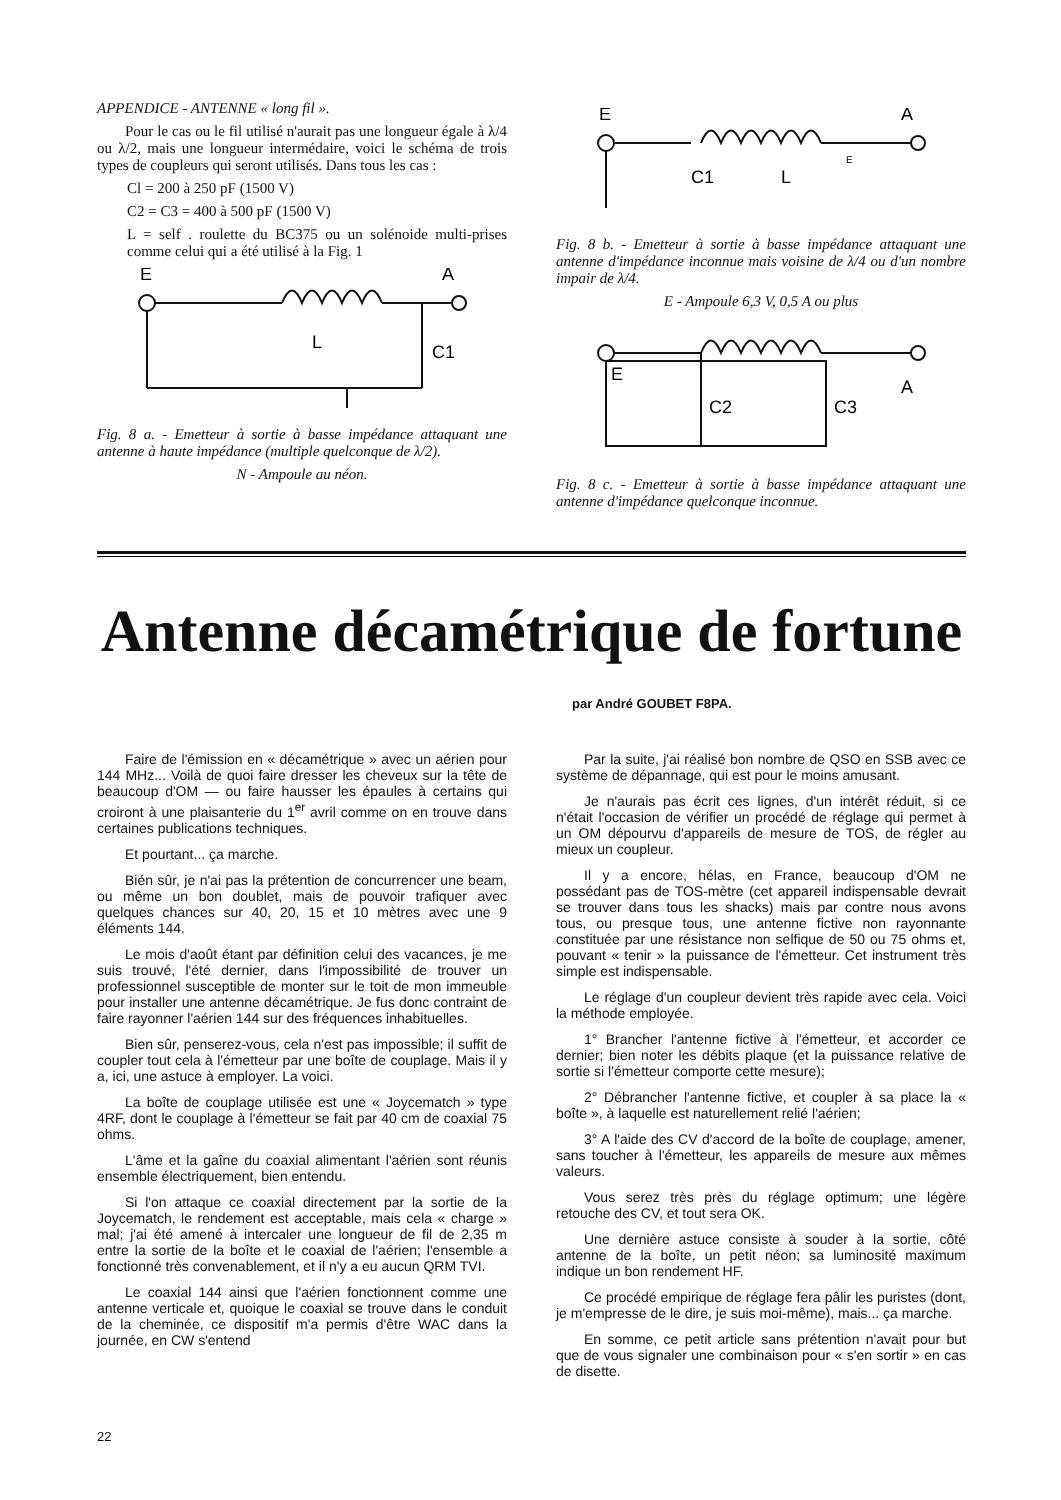APPENDICE - ANTENNE « long fil ».
Pour le cas ou le fil utilisé n'aurait pas une longueur égale à λ/4 ou λ/2, mais une longueur intermédaire, voici le schéma de trois types de coupleurs qui seront utilisés. Dans tous les cas :
Cl = 200 à 250 pF (1500 V)
C2 = C3 = 400 à 500 pF (1500 V)
L = self . roulette du BC375 ou un solénoide multi-prises comme celui qui a été utilisé à la Fig. 1
E
A
L
C1
Fig. 8 a. - Emetteur à sortie à basse impédance attaquant une antenne à haute impédance (multiple quelconque de λ/2).
N - Ampoule au néon.
E
A
C1
L
E
Fig. 8 b. - Emetteur à sortie à basse impédance attaquant une antenne d'impédance inconnue mais voisine de λ/4 ou d'un nombre impair de λ/4.
E - Ampoule 6,3 V, 0,5 A ou plus
E
A
C2
C3
Fig. 8 c. - Emetteur à sortie à basse impédance attaquant une antenne d'impédance quelconque inconnue.
Antenne décamétrique de fortune
par André GOUBET F8PA.
Faire de l'émission en « décamétrique » avec un aérien pour 144 MHz... Voilà de quoi faire dresser les cheveux sur la tête de beaucoup d'OM — ou faire hausser les épaules à certains qui croiront à une plaisanterie du 1<sup>er</sup> avril comme on en trouve dans certaines publications techniques.
Et pourtant... ça marche.
Bién sûr, je n'ai pas la prétention de concurrencer une beam, ou même un bon doublet, mais de pouvoir trafiquer avec quelques chances sur 40, 20, 15 et 10 mètres avec une 9 éléments 144.
Le mois d'août étant par définition celui des vacances, je me suis trouvé, l'été dernier, dans l'impossibilité de trouver un professionnel susceptible de monter sur le toit de mon immeuble pour installer une antenne décamétrique. Je fus donc contraint de faire rayonner l'aérien 144 sur des fréquences inhabituelles.
Bien sûr, penserez-vous, cela n'est pas impossible; il suffit de coupler tout cela à l'émetteur par une boîte de couplage. Mais il y a, ici, une astuce à employer. La voici.
La boîte de couplage utilisée est une « Joycematch » type 4RF, dont le couplage à l'émetteur se fait par 40 cm de coaxial 75 ohms.
L'âme et la gaîne du coaxial alimentant l'aérien sont réunis ensemble électriquement, bien entendu.
Si l'on attaque ce coaxial directement par la sortie de la Joycematch, le rendement est acceptable, mais cela « charge » mal; j'ai été amené à intercaler une longueur de fil de 2,35 m entre la sortie de la boîte et le coaxial de l'aérien; l'ensemble a fonctionné très convenablement, et il n'y a eu aucun QRM TVI.
Le coaxial 144 ainsi que l'aérien fonctionnent comme une antenne verticale et, quoique le coaxial se trouve dans le conduit de la cheminée, ce dispositif m'a permis d'être WAC dans la journée, en CW s'entend
Par la suite, j'ai réalisé bon nombre de QSO en SSB avec ce système de dépannage, qui est pour le moins amusant.
Je n'aurais pas écrit ces lignes, d'un intérêt réduit, si ce n'était l'occasion de vérifier un procédé de réglage qui permet à un OM dépourvu d'appareils de mesure de TOS, de régler au mieux un coupleur.
Il y a encore, hélas, en France, beaucoup d'OM ne possédant pas de TOS-mètre (cet appareil indispensable devrait se trouver dans tous les shacks) mais par contre nous avons tous, ou presque tous, une antenne fictive non rayonnante constituée par une résistance non selfique de 50 ou 75 ohms et, pouvant « tenir » la puissance de l'émetteur. Cet instrument très simple est indispensable.
Le réglage d'un coupleur devient très rapide avec cela. Voici la méthode employée.
1° Brancher l'antenne fictive à l'émetteur, et accorder ce dernier; bien noter les débits plaque (et la puissance relative de sortie si l'émetteur comporte cette mesure);
2° Débrancher l'antenne fictive, et coupler à sa place la « boîte », à laquelle est naturellement relié l'aérien;
3° A l'aide des CV d'accord de la boîte de couplage, amener, sans toucher à l'émetteur, les appareils de mesure aux mêmes valeurs.
Vous serez très près du réglage optimum; une légère retouche des CV, et tout sera OK.
Une dernière astuce consiste à souder à la sortie, côté antenne de la boîte, un petit néon; sa luminosité maximum indique un bon rendement HF.
Ce procédé empirique de réglage fera pâlir les puristes (dont, je m'empresse de le dire, je suis moi-même), mais... ça marche.
En somme, ce petit article sans prétention n'avait pour but que de vous signaler une combinaison pour « s'en sortir » en cas de disette.
22